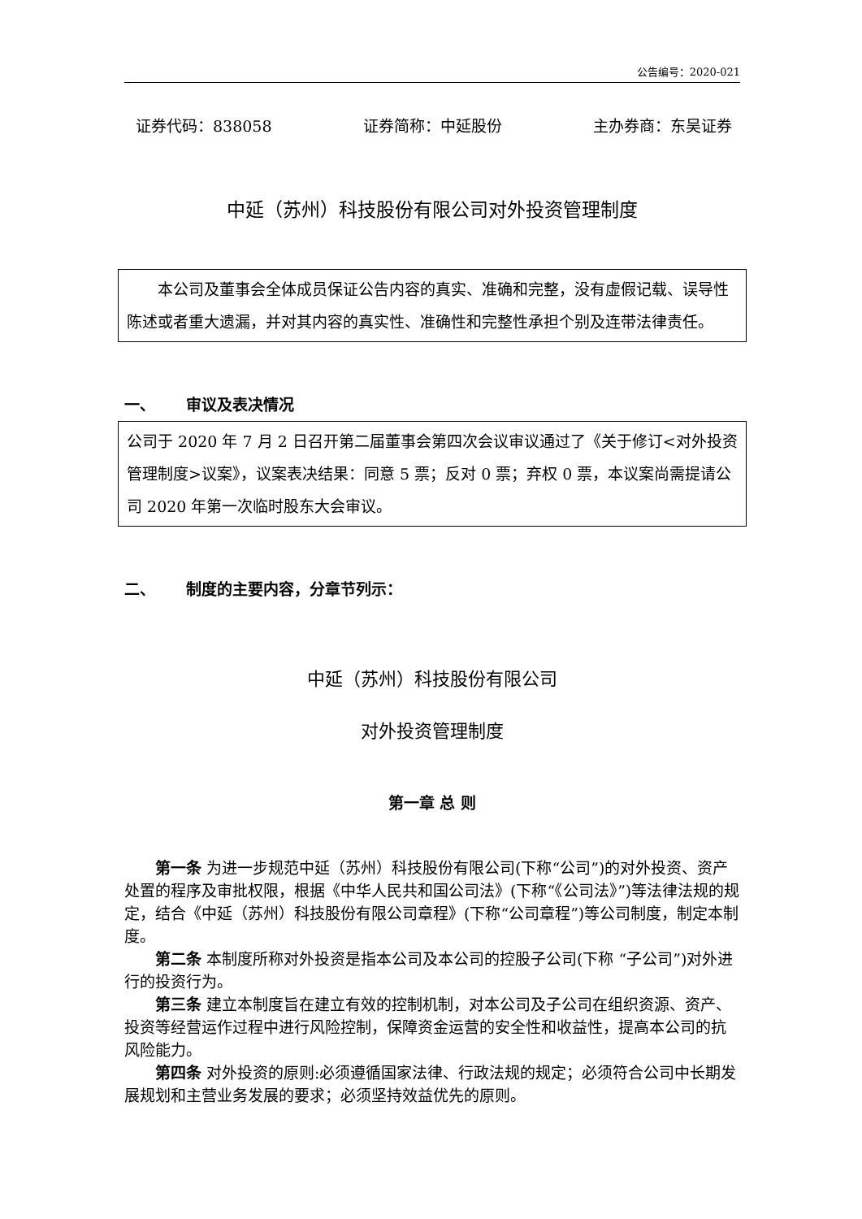公告编号：2020-021
证券代码：838058 证券简称：中延股份 主办券商：东吴证券
中延（苏州）科技股份有限公司对外投资管理制度
本公司及董事会全体成员保证公告内容的真实、准确和完整，没有虚假记载、误导性陈述或者重大遗漏，并对其内容的真实性、准确性和完整性承担个别及连带法律责任。
一、 审议及表决情况
公司于 2020 年 7 月 2 日召开第二届董事会第四次会议审议通过了《关于修订<对外投资管理制度>议案》，议案表决结果：同意 5 票；反对 0 票；弃权 0 票，本议案尚需提请公司 2020 年第一次临时股东大会审议。
二、 制度的主要内容，分章节列示：
中延（苏州）科技股份有限公司
对外投资管理制度
第一章 总 则
第一条 为进一步规范中延（苏州）科技股份有限公司(下称“公司”)的对外投资、资产处置的程序及审批权限，根据《中华人民共和国公司法》(下称“《公司法》”)等法律法规的规定，结合《中延（苏州）科技股份有限公司章程》(下称“公司章程”)等公司制度，制定本制度。
第二条 本制度所称对外投资是指本公司及本公司的控股子公司(下称 “子公司”)对外进行的投资行为。
第三条 建立本制度旨在建立有效的控制机制，对本公司及子公司在组织资源、资产、投资等经营运作过程中进行风险控制，保障资金运营的安全性和收益性，提高本公司的抗风险能力。
第四条 对外投资的原则:必须遵循国家法律、行政法规的规定；必须符合公司中长期发展规划和主营业务发展的要求；必须坚持效益优先的原则。